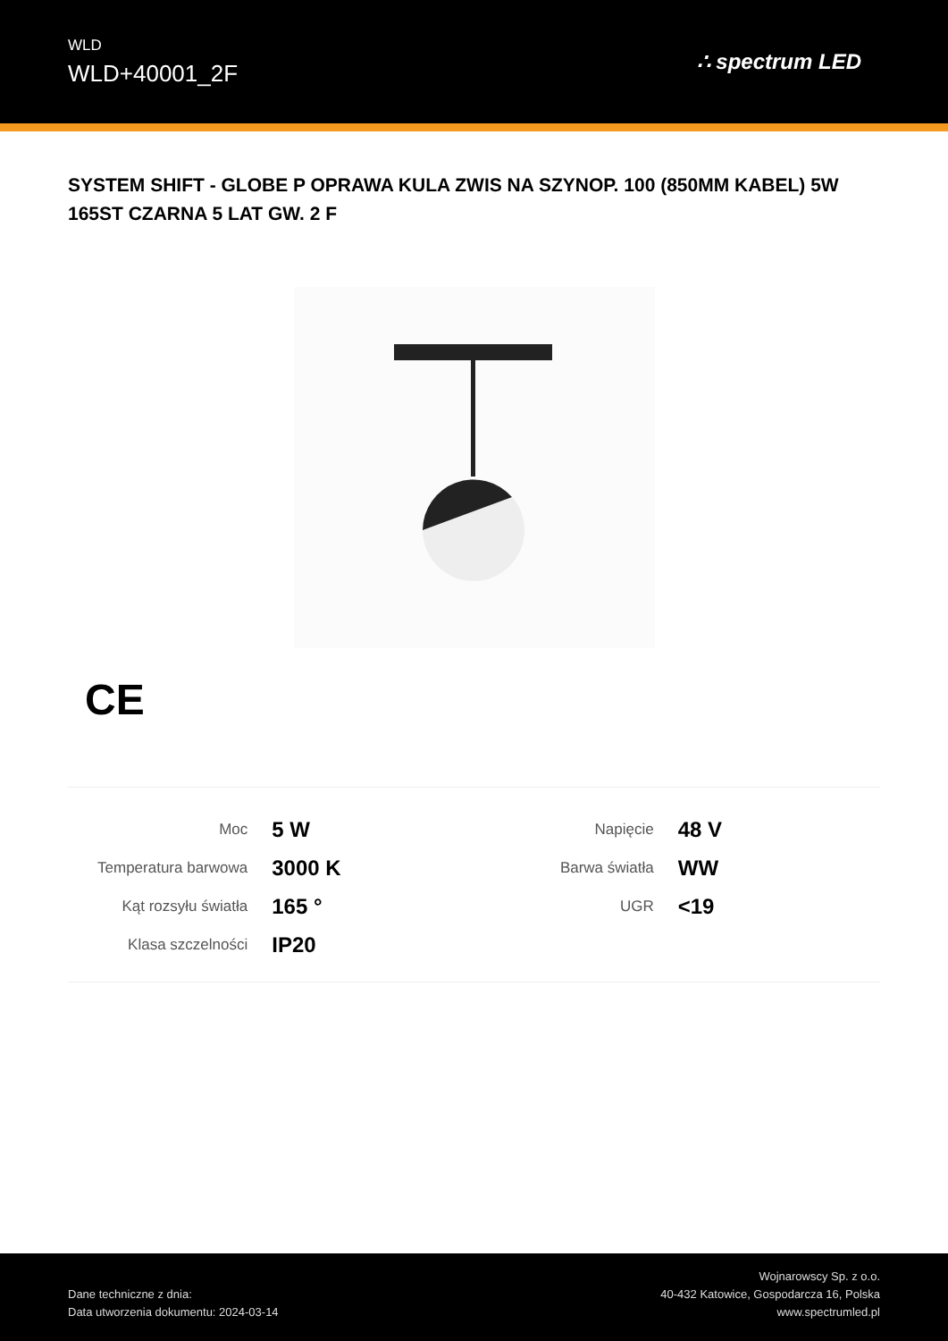WLD
WLD+40001_2F
∴ spectrum LED
SYSTEM SHIFT - GLOBE P OPRAWA KULA ZWIS NA SZYNOP. 100 (850MM KABEL) 5W 165ST CZARNA 5 LAT GW. 2 F
CE
| Moc | 5 W |
| Temperatura barwowa | 3000 K |
| Kąt rozsyłu światła | 165 ° |
| Klasa szczelności | IP20 |
| Napięcie | 48 V |
| Barwa światła | WW |
| UGR | <19 |
Dane techniczne z dnia:
Data utworzenia dokumentu: 2024-03-14
Wojnarowscy Sp. z o.o.
40-432 Katowice, Gospodarcza 16, Polska
www.spectrumled.pl